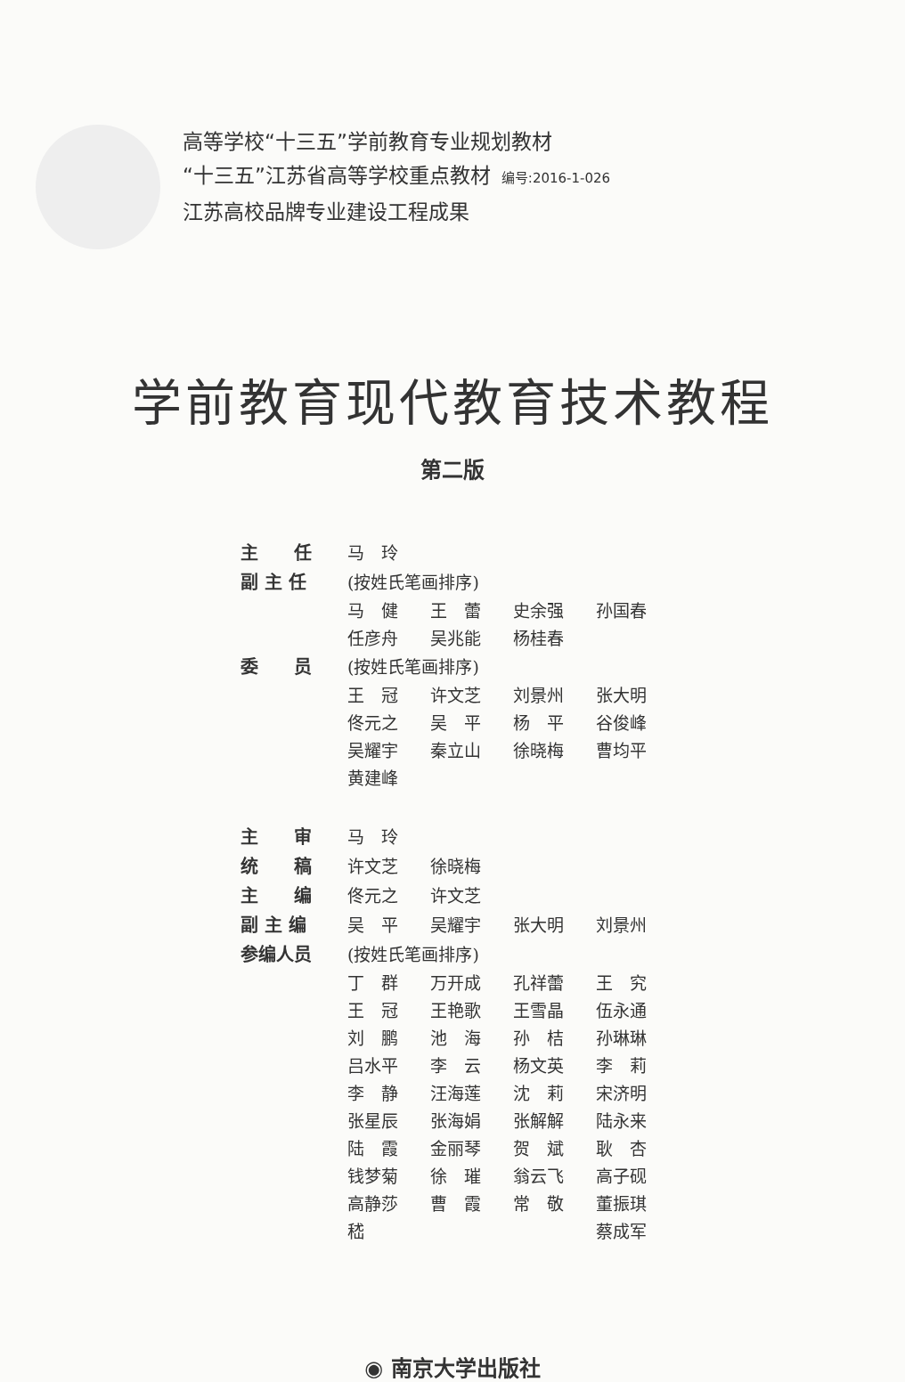高等学校“十三五”学前教育专业规划教材
“十三五”江苏省高等学校重点教材 编号:2016-1-026
江苏高校品牌专业建设工程成果
学前教育现代教育技术教程
第二版
| 主 任 | 马 玲 | | | |
| 副 主 任 | (按姓氏笔画排序) | | | |
| | 马 健 | 王 蕾 | 史余强 | 孙国春 |
| | 任彦舟 | 吴兆能 | 杨桂春 | |
| 委 员 | (按姓氏笔画排序) | | | |
| | 王 冠 | 许文芝 | 刘景州 | 张大明 |
| | 佟元之 | 吴 平 | 杨 平 | 谷俊峰 |
| | 吴耀宇 | 秦立山 | 徐晓梅 | 曹均平 |
| | 黄建峰 | | | |
| 主 审 | 马 玲 | | | |
| 统 稿 | 许文芝 | 徐晓梅 | | |
| 主 编 | 佟元之 | 许文芝 | | |
| 副 主 编 | 吴 平 | 吴耀宇 | 张大明 | 刘景州 |
| 参编人员 | (按姓氏笔画排序) | | | |
| | 丁 群 | 万开成 | 孔祥蕾 | 王 究 |
| | 王 冠 | 王艳歌 | 王雪晶 | 伍永通 |
| | 刘 鹏 | 池 海 | 孙 桔 | 孙琳琳 |
| | 吕水平 | 李 云 | 杨文英 | 李 莉 |
| | 李 静 | 汪海莲 | 沈 莉 | 宋济明 |
| | 张星辰 | 张海娟 | 张解解 | 陆永来 |
| | 陆 霞 | 金丽琴 | 贺 斌 | 耿 杏 |
| | 钱梦菊 | 徐 璀 | 翁云飞 | 高子砚 |
| | 高静莎 | 曹 霞 | 常 敬 | 董振琪 |
| | 嵇 | | | 蔡成军 |
◉ 南京大学出版社